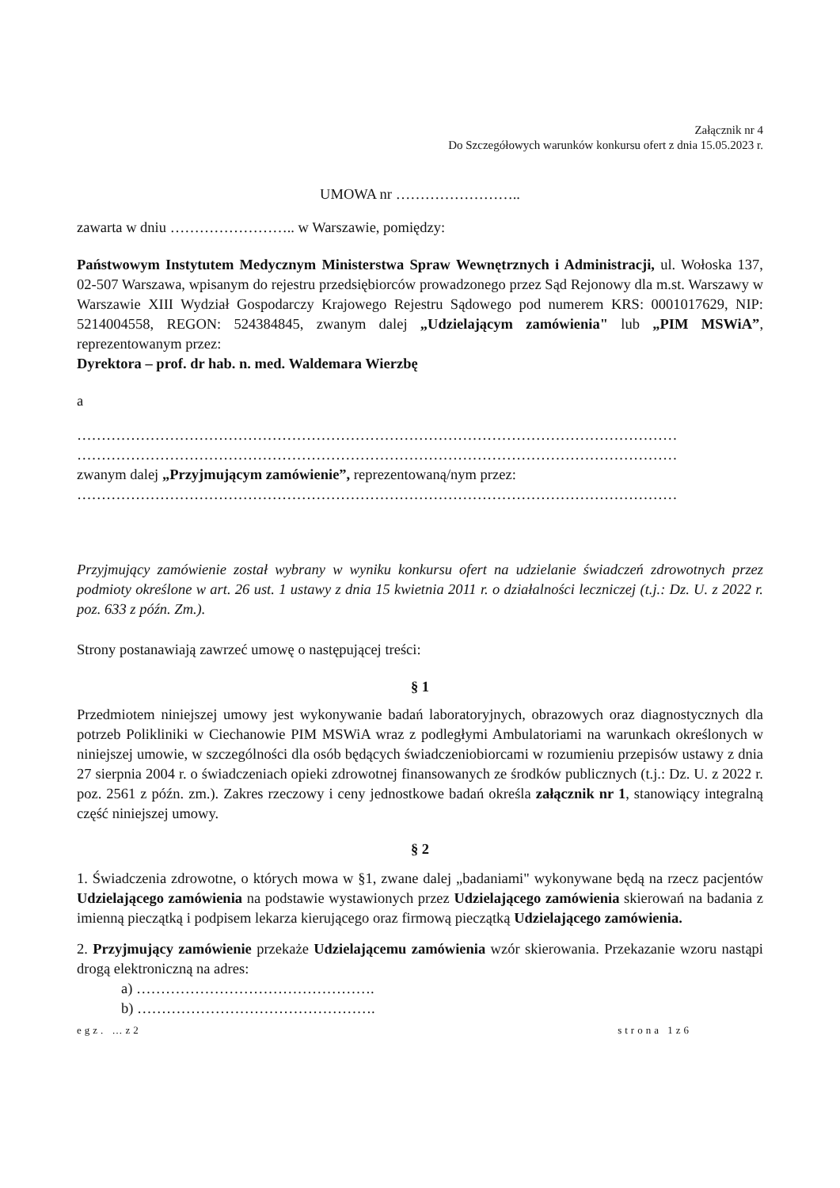Załącznik nr 4
Do Szczegółowych warunków konkursu ofert z dnia 15.05.2023 r.
UMOWA nr ……………………..
zawarta w dniu …………………….. w Warszawie, pomiędzy:
Państwowym Instytutem Medycznym Ministerstwa Spraw Wewnętrznych i Administracji, ul. Wołoska 137, 02-507 Warszawa, wpisanym do rejestru przedsiębiorców prowadzonego przez Sąd Rejonowy dla m.st. Warszawy w Warszawie XIII Wydział Gospodarczy Krajowego Rejestru Sądowego pod numerem KRS: 0001017629, NIP: 5214004558, REGON: 524384845, zwanym dalej „Udzielającym zamówienia" lub „PIM MSWiA”, reprezentowanym przez:
Dyrektora – prof. dr hab. n. med. Waldemara Wierzbę
a
……………………………………………………………………………………………………………
……………………………………………………………………………………………………………
zwanym dalej „Przyjmującym zamówienie”, reprezentowaną/nym przez:
……………………………………………………………………………………………………………
Przyjmujący zamówienie został wybrany w wyniku konkursu ofert na udzielanie świadczeń zdrowotnych przez podmioty określone w art. 26 ust. 1 ustawy z dnia 15 kwietnia 2011 r. o działalności leczniczej (t.j.: Dz. U. z 2022 r. poz. 633 z późn. Zm.).
Strony postanawiają zawrzeć umowę o następującej treści:
§ 1
Przedmiotem niniejszej umowy jest wykonywanie badań laboratoryjnych, obrazowych oraz diagnostycznych dla potrzeb Polikliniki w Ciechanowie PIM MSWiA wraz z podległymi Ambulatoriami na warunkach określonych w niniejszej umowie, w szczególności dla osób będących świadczeniobiorcami w rozumieniu przepisów ustawy z dnia 27 sierpnia 2004 r. o świadczeniach opieki zdrowotnej finansowanych ze środków publicznych (t.j.: Dz. U. z 2022 r. poz. 2561 z późn. zm.). Zakres rzeczowy i ceny jednostkowe badań określa załącznik nr 1, stanowiący integralną część niniejszej umowy.
§ 2
1. Świadczenia zdrowotne, o których mowa w §1, zwane dalej „badaniami" wykonywane będą na rzecz pacjentów Udzielającego zamówienia na podstawie wystawionych przez Udzielającego zamówienia skierowań na badania z imienną pieczątką i podpisem lekarza kierującego oraz firmową pieczątką Udzielającego zamówienia.
2. Przyjmujący zamówienie przekaże Udzielającemu zamówienia wzór skierowania. Przekazanie wzoru nastąpi drogą elektroniczną na adres:
a) ………………………………………….
b) ………………………………………….
egz. …z2 strona 1z6